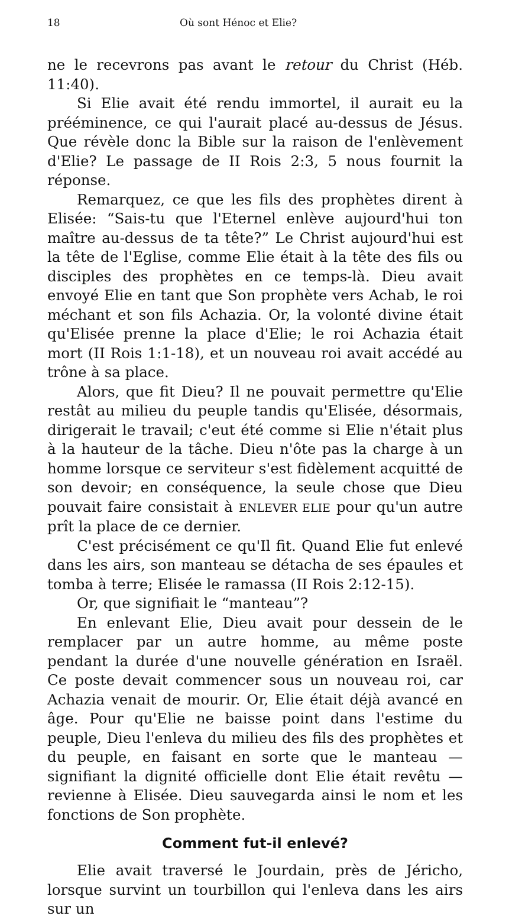18 Où sont Hénoc et Elie?
ne le recevrons pas avant le retour du Christ (Héb. 11:40).
Si Elie avait été rendu immortel, il aurait eu la prééminence, ce qui l'aurait placé au-dessus de Jésus. Que révèle donc la Bible sur la raison de l'enlèvement d'Elie? Le passage de II Rois 2:3, 5 nous fournit la réponse.
Remarquez, ce que les fils des prophètes dirent à Elisée: “Sais-tu que l'Eternel enlève aujourd'hui ton maître au-dessus de ta tête?” Le Christ aujourd'hui est la tête de l'Eglise, comme Elie était à la tête des fils ou disciples des prophètes en ce temps-là. Dieu avait envoyé Elie en tant que Son prophète vers Achab, le roi méchant et son fils Achazia. Or, la volonté divine était qu'Elisée prenne la place d'Elie; le roi Achazia était mort (II Rois 1:1-18), et un nouveau roi avait accédé au trône à sa place.
Alors, que fit Dieu? Il ne pouvait permettre qu'Elie restât au milieu du peuple tandis qu'Elisée, désormais, dirigerait le travail; c'eut été comme si Elie n'était plus à la hauteur de la tâche. Dieu n'ôte pas la charge à un homme lorsque ce serviteur s'est fidèlement acquitté de son devoir; en conséquence, la seule chose que Dieu pouvait faire consistait à ENLEVER ELIE pour qu'un autre prît la place de ce dernier.
C'est précisément ce qu'Il fit. Quand Elie fut enlevé dans les airs, son manteau se détacha de ses épaules et tomba à terre; Elisée le ramassa (II Rois 2:12-15).
Or, que signifiait le “manteau”?
En enlevant Elie, Dieu avait pour dessein de le remplacer par un autre homme, au même poste pendant la durée d'une nouvelle génération en Israël. Ce poste devait commencer sous un nouveau roi, car Achazia venait de mourir. Or, Elie était déjà avancé en âge. Pour qu'Elie ne baisse point dans l'estime du peuple, Dieu l'enleva du milieu des fils des prophètes et du peuple, en faisant en sorte que le manteau — signifiant la dignité officielle dont Elie était revêtu — revienne à Elisée. Dieu sauvegarda ainsi le nom et les fonctions de Son prophète.
Comment fut-il enlevé?
Elie avait traversé le Jourdain, près de Jéricho, lorsque survint un tourbillon qui l'enleva dans les airs sur un